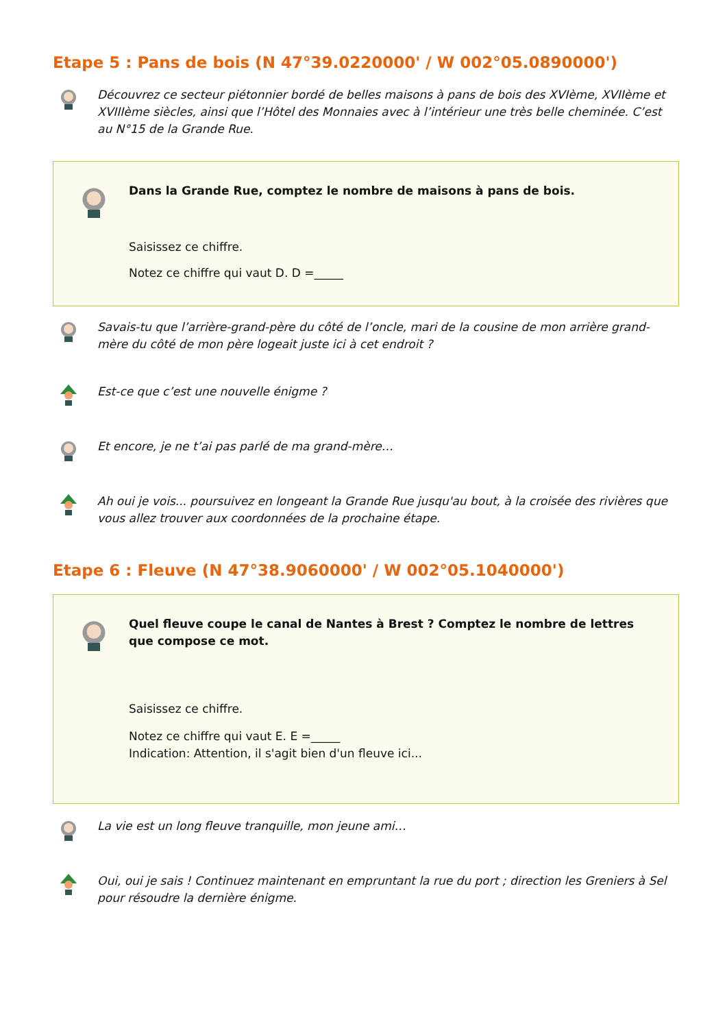Etape 5 : Pans de bois (N 47°39.0220000' / W 002°05.0890000')
Découvrez ce secteur piétonnier bordé de belles maisons à pans de bois des XVIème, XVIIème et XVIIIème siècles, ainsi que l’Hôtel des Monnaies avec à l’intérieur une très belle cheminée. C’est au N°15 de la Grande Rue.
Dans la Grande Rue, comptez le nombre de maisons à pans de bois.
Saisissez ce chiffre.
Notez ce chiffre qui vaut D. D =_____
Savais-tu que l’arrière-grand-père du côté de l’oncle, mari de la cousine de mon arrière grand-mère du côté de mon père logeait juste ici à cet endroit ?
Est-ce que c’est une nouvelle énigme ?
Et encore, je ne t’ai pas parlé de ma grand-mère…
Ah oui je vois... poursuivez en longeant la Grande Rue jusqu'au bout, à la croisée des rivières que vous allez trouver aux coordonnées de la prochaine étape.
Etape 6 : Fleuve (N 47°38.9060000' / W 002°05.1040000')
Quel fleuve coupe le canal de Nantes à Brest ? Comptez le nombre de lettres que compose ce mot.
Saisissez ce chiffre.
Notez ce chiffre qui vaut E. E =_____
Indication: Attention, il s'agit bien d'un fleuve ici...
La vie est un long fleuve tranquille, mon jeune ami…
Oui, oui je sais ! Continuez maintenant en empruntant la rue du port ; direction les Greniers à Sel pour résoudre la dernière énigme.